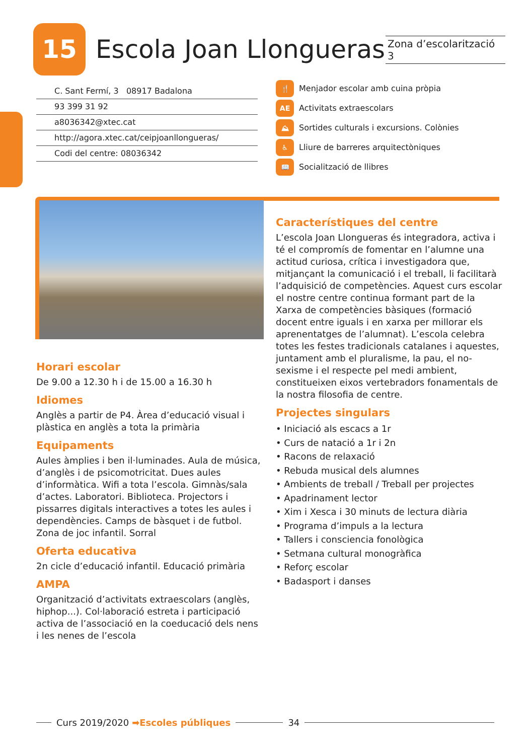15
Escola Joan Llongueras
Zona d’escolarització 3
C. Sant Fermí, 3 08917 Badalona
93 399 31 92
a8036342@xtec.cat
http://agora.xtec.cat/ceipjoanllongueras/
Codi del centre: 08036342
🍴 Menjador escolar amb cuina pròpia
AE Activitats extraescolars
⛰ Sortides culturals i excursions. Colònies
♿ Lliure de barreres arquitectòniques
📖 Socialització de llibres
Horari escolar
De 9.00 a 12.30 h i de 15.00 a 16.30 h
Idiomes
Anglès a partir de P4. Àrea d’educació visual i plàstica en anglès a tota la primària
Equipaments
Aules àmplies i ben il·luminades. Aula de música, d’anglès i de psicomotricitat. Dues aules d’informàtica. Wifi a tota l’escola. Gimnàs/sala d’actes. Laboratori. Biblioteca. Projectors i pissarres digitals interactives a totes les aules i dependències. Camps de bàsquet i de futbol. Zona de joc infantil. Sorral
Oferta educativa
2n cicle d’educació infantil. Educació primària
AMPA
Organització d’activitats extraescolars (anglès, hiphop...). Col·laboració estreta i participació activa de l’associació en la coeducació dels nens i les nenes de l’escola
Característiques del centre
L’escola Joan Llongueras és integradora, activa i té el compromís de fomentar en l’alumne una actitud curiosa, crítica i investigadora que, mitjançant la comunicació i el treball, li facilitarà l’adquisició de competències. Aquest curs escolar el nostre centre continua formant part de la Xarxa de competències bàsiques (formació docent entre iguals i en xarxa per millorar els aprenentatges de l’alumnat). L’escola celebra totes les festes tradicionals catalanes i aquestes, juntament amb el pluralisme, la pau, el no-sexisme i el respecte pel medi ambient, constitueixen eixos vertebradors fonamentals de la nostra filosofia de centre.
Projectes singulars
• Iniciació als escacs a 1r
• Curs de natació a 1r i 2n
• Racons de relaxació
• Rebuda musical dels alumnes
• Ambients de treball / Treball per projectes
• Apadrinament lector
• Xim i Xesca i 30 minuts de lectura diària
• Programa d’impuls a la lectura
• Tallers i consciencia fonològica
• Setmana cultural monogràfica
• Reforç escolar
• Badasport i danses
Curs 2019/2020 ➡Escoles públiques 34